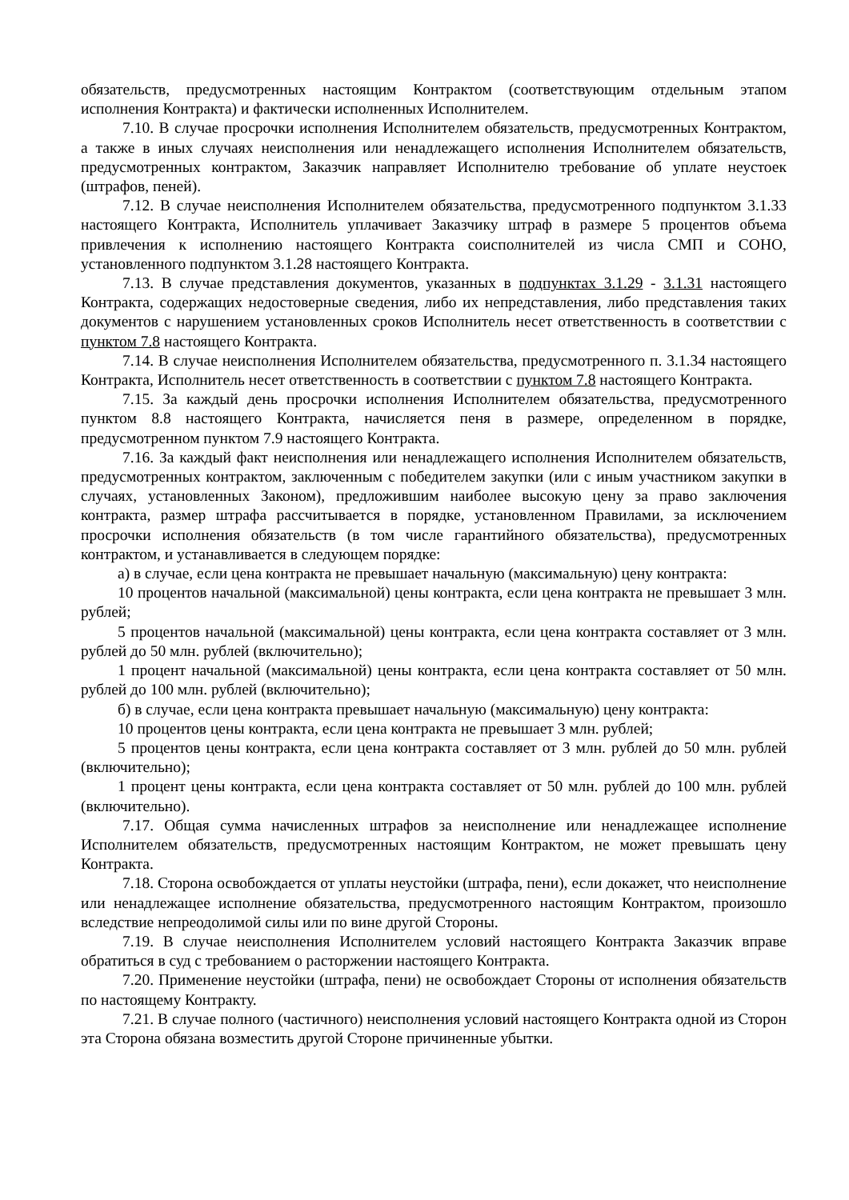обязательств, предусмотренных настоящим Контрактом (соответствующим отдельным этапом исполнения Контракта) и фактически исполненных Исполнителем.
7.10. В случае просрочки исполнения Исполнителем обязательств, предусмотренных Контрактом, а также в иных случаях неисполнения или ненадлежащего исполнения Исполнителем обязательств, предусмотренных контрактом, Заказчик направляет Исполнителю требование об уплате неустоек (штрафов, пеней).
7.12. В случае неисполнения Исполнителем обязательства, предусмотренного подпунктом 3.1.33 настоящего Контракта, Исполнитель уплачивает Заказчику штраф в размере 5 процентов объема привлечения к исполнению настоящего Контракта соисполнителей из числа СМП и СОНО, установленного подпунктом 3.1.28 настоящего Контракта.
7.13. В случае представления документов, указанных в подпунктах 3.1.29 - 3.1.31 настоящего Контракта, содержащих недостоверные сведения, либо их непредставления, либо представления таких документов с нарушением установленных сроков Исполнитель несет ответственность в соответствии с пунктом 7.8 настоящего Контракта.
7.14. В случае неисполнения Исполнителем обязательства, предусмотренного п. 3.1.34 настоящего Контракта, Исполнитель несет ответственность в соответствии с пунктом 7.8 настоящего Контракта.
7.15. За каждый день просрочки исполнения Исполнителем обязательства, предусмотренного пунктом 8.8 настоящего Контракта, начисляется пеня в размере, определенном в порядке, предусмотренном пунктом 7.9 настоящего Контракта.
7.16. За каждый факт неисполнения или ненадлежащего исполнения Исполнителем обязательств, предусмотренных контрактом, заключенным с победителем закупки (или с иным участником закупки в случаях, установленных Законом), предложившим наиболее высокую цену за право заключения контракта, размер штрафа рассчитывается в порядке, установленном Правилами, за исключением просрочки исполнения обязательств (в том числе гарантийного обязательства), предусмотренных контрактом, и устанавливается в следующем порядке:
а) в случае, если цена контракта не превышает начальную (максимальную) цену контракта:
10 процентов начальной (максимальной) цены контракта, если цена контракта не превышает 3 млн. рублей;
5 процентов начальной (максимальной) цены контракта, если цена контракта составляет от 3 млн. рублей до 50 млн. рублей (включительно);
1 процент начальной (максимальной) цены контракта, если цена контракта составляет от 50 млн. рублей до 100 млн. рублей (включительно);
б) в случае, если цена контракта превышает начальную (максимальную) цену контракта:
10 процентов цены контракта, если цена контракта не превышает 3 млн. рублей;
5 процентов цены контракта, если цена контракта составляет от 3 млн. рублей до 50 млн. рублей (включительно);
1 процент цены контракта, если цена контракта составляет от 50 млн. рублей до 100 млн. рублей (включительно).
7.17. Общая сумма начисленных штрафов за неисполнение или ненадлежащее исполнение Исполнителем обязательств, предусмотренных настоящим Контрактом, не может превышать цену Контракта.
7.18. Сторона освобождается от уплаты неустойки (штрафа, пени), если докажет, что неисполнение или ненадлежащее исполнение обязательства, предусмотренного настоящим Контрактом, произошло вследствие непреодолимой силы или по вине другой Стороны.
7.19. В случае неисполнения Исполнителем условий настоящего Контракта Заказчик вправе обратиться в суд с требованием о расторжении настоящего Контракта.
7.20. Применение неустойки (штрафа, пени) не освобождает Стороны от исполнения обязательств по настоящему Контракту.
7.21. В случае полного (частичного) неисполнения условий настоящего Контракта одной из Сторон эта Сторона обязана возместить другой Стороне причиненные убытки.